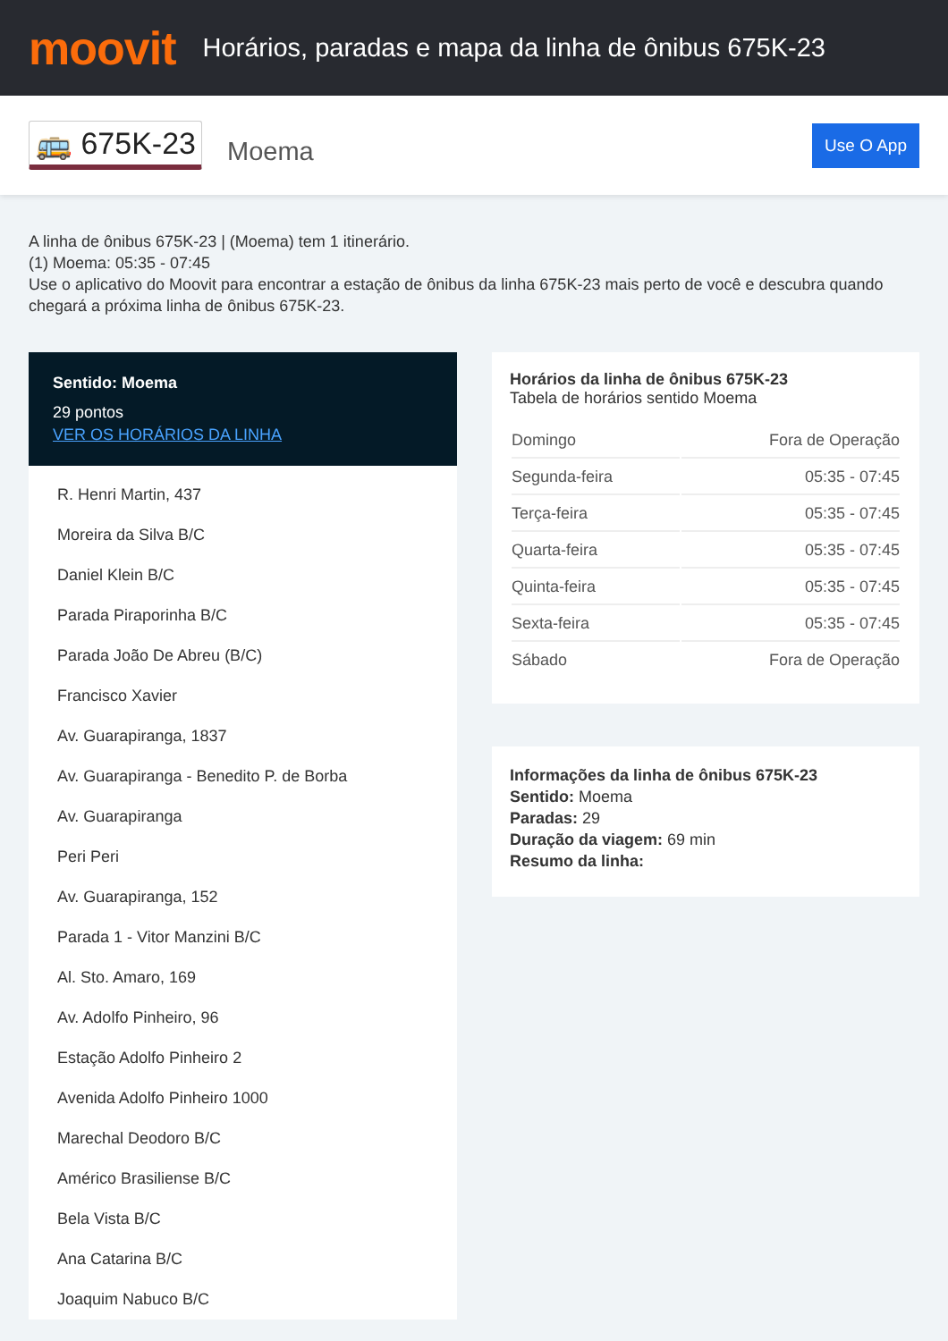moovit
Horários, paradas e mapa da linha de ônibus 675K-23
🚌 675K-23
Moema
Use O App
A linha de ônibus 675K-23 | (Moema) tem 1 itinerário.
(1) Moema: 05:35 - 07:45
Use o aplicativo do Moovit para encontrar a estação de ônibus da linha 675K-23 mais perto de você e descubra quando chegará a próxima linha de ônibus 675K-23.
Sentido: Moema
29 pontos
VER OS HORÁRIOS DA LINHA
R. Henri Martin, 437
Moreira da Silva B/C
Daniel Klein B/C
Parada Piraporinha B/C
Parada João De Abreu (B/C)
Francisco Xavier
Av. Guarapiranga, 1837
Av. Guarapiranga - Benedito P. de Borba
Av. Guarapiranga
Peri Peri
Av. Guarapiranga, 152
Parada 1 - Vitor Manzini B/C
Al. Sto. Amaro, 169
Av. Adolfo Pinheiro, 96
Estação Adolfo Pinheiro 2
Avenida Adolfo Pinheiro 1000
Marechal Deodoro B/C
Américo Brasiliense B/C
Bela Vista B/C
Ana Catarina B/C
Joaquim Nabuco B/C
Horários da linha de ônibus 675K-23
Tabela de horários sentido Moema
| Domingo | Fora de Operação |
| Segunda-feira | 05:35 - 07:45 |
| Terça-feira | 05:35 - 07:45 |
| Quarta-feira | 05:35 - 07:45 |
| Quinta-feira | 05:35 - 07:45 |
| Sexta-feira | 05:35 - 07:45 |
| Sábado | Fora de Operação |
Informações da linha de ônibus 675K-23
Sentido: Moema
Paradas: 29
Duração da viagem: 69 min
Resumo da linha: